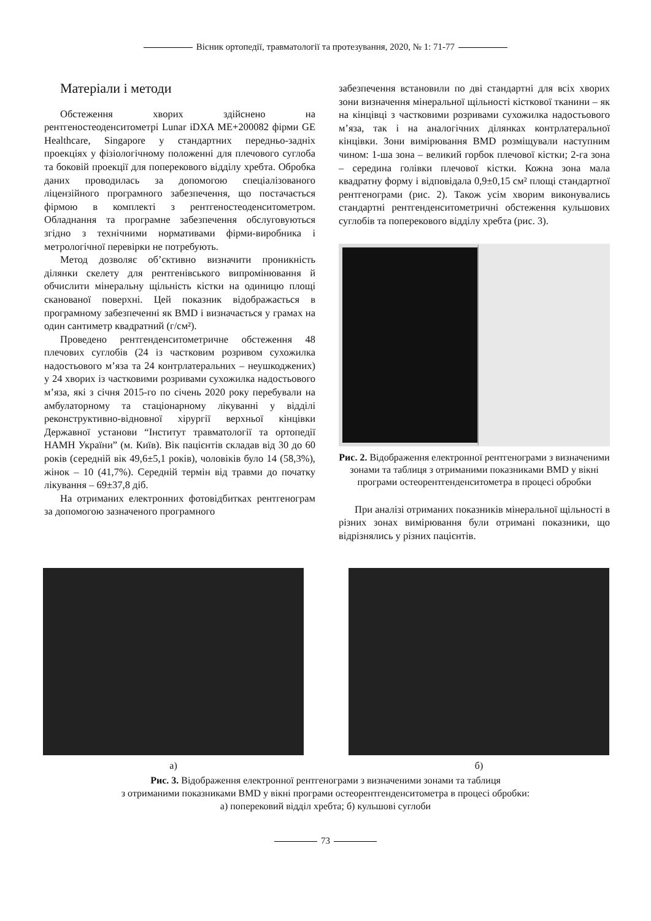Вісник ортопедії, травматології та протезування, 2020, № 1: 71-77
Матеріали і методи
Обстеження хворих здійснено на рентгеностеоденситометрі Lunar iDXA ME+200082 фірми GE Healthcare, Singapore у стандартних передньо-задніх проекціях у фізіологічному положенні для плечового суглоба та боковій проекції для поперекового відділу хребта. Обробка даних проводилась за допомогою спеціалізованого ліцензійного програмного забезпечення, що постачається фірмою в комплекті з рентгеностеоденситометром. Обладнання та програмне забезпечення обслуговуються згідно з технічними нормативами фірми-виробника і метрологічної перевірки не потребують.
Метод дозволяє об’єктивно визначити проникність ділянки скелету для рентгенівського випромінювання й обчислити мінеральну щільність кістки на одиницю площі сканованої поверхні. Цей показник відображається в програмному забезпеченні як BMD і визначається у грамах на один сантиметр квадратний (г/см²).
Проведено рентгенденситометричне обстеження 48 плечових суглобів (24 із частковим розривом сухожилка надостьового м’яза та 24 контрлатеральних – неушкоджених) у 24 хворих із частковими розривами сухожилка надостьового м’яза, які з січня 2015-го по січень 2020 року перебували на амбулаторному та стаціонарному лікуванні у відділі реконструктивно-відновної хірургії верхньої кінцівки Державної установи “Інститут травматології та ортопедії НАМН України” (м. Київ). Вік пацієнтів складав від 30 до 60 років (середній вік 49,6±5,1 років), чоловіків було 14 (58,3%), жінок – 10 (41,7%). Середній термін від травми до початку лікування – 69±37,8 діб.
На отриманих електронних фотовідбитках рентгенограм за допомогою зазначеного програмного
забезпечення встановили по дві стандартні для всіх хворих зони визначення мінеральної щільності кісткової тканини – як на кінцівці з частковими розривами сухожилка надостьового м’яза, так і на аналогічних ділянках контрлатеральної кінцівки. Зони вимірювання BMD розміщували наступним чином: 1-ша зона – великий горбок плечової кістки; 2-га зона – середина голівки плечової кістки. Кожна зона мала квадратну форму і відповідала 0,9±0,15 см² площі стандартної рентгенограми (рис. 2). Також усім хворим виконувались стандартні рентгенденситометричні обстеження кульшових суглобів та поперекового відділу хребта (рис. 3).
Рис. 2. Відображення електронної рентгенограми з визначеними зонами та таблиця з отриманими показниками BMD у вікні програми остеорентгенденситометра в процесі обробки
При аналізі отриманих показників мінеральної щільності в різних зонах вимірювання були отримані показники, що відрізнялись у різних пацієнтів.
а) б)
Рис. 3. Відображення електронної рентгенограми з визначеними зонами та таблиця
з отриманими показниками BMD у вікні програми остеорентгенденситометра в процесі обробки:
а) поперековий відділ хребта; б) кульшові суглоби
73